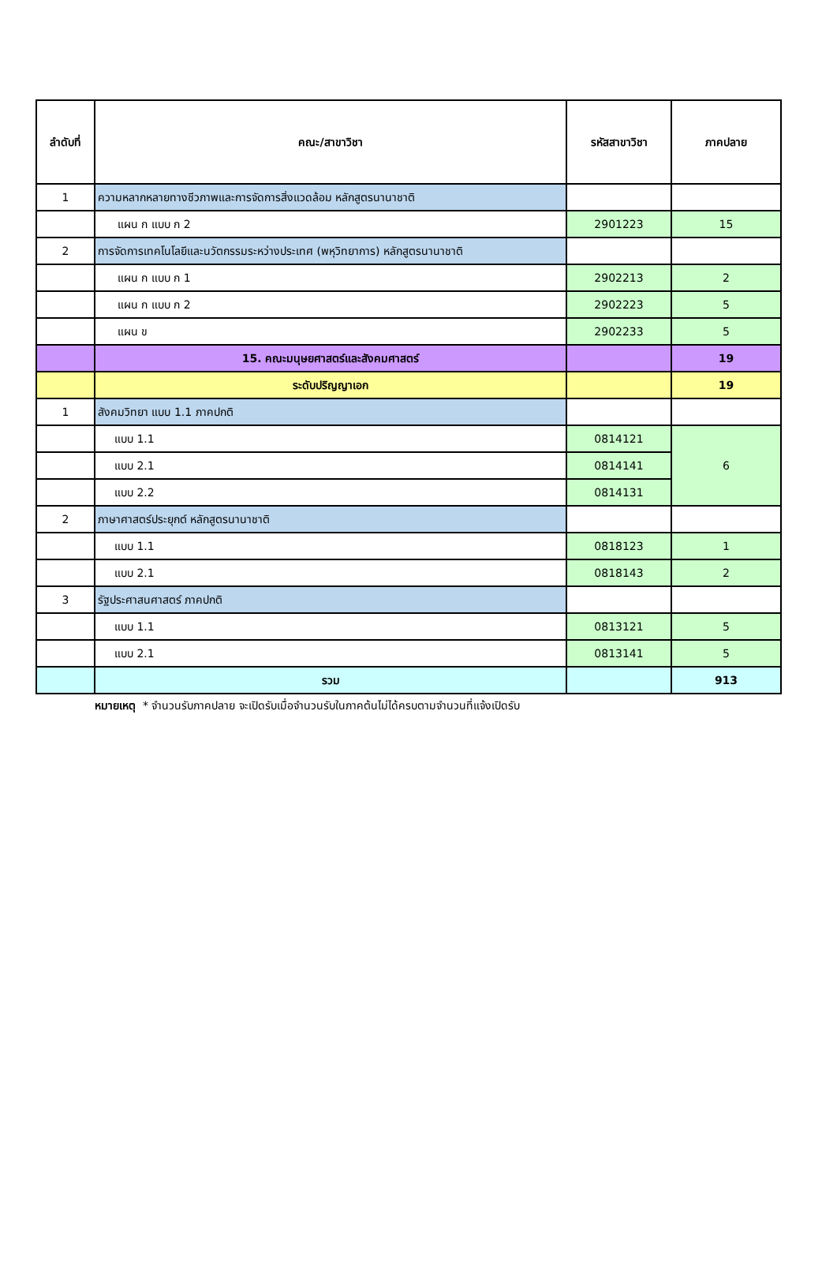| ลำดับที่ | คณะ/สาขาวิชา | รหัสสาขาวิชา | ภาคปลาย |
| --- | --- | --- | --- |
| 1 | ความหลากหลายทางชีวภาพและการจัดการสิ่งแวดล้อม หลักสูตรนานาชาติ | | |
| | แผน ก แบบ ก 2 | 2901223 | 15 |
| 2 | การจัดการเทคโนโลยีและนวัตกรรมระหว่างประเทศ (พหุวิทยาการ) หลักสูตรนานาชาติ | | |
| | แผน ก แบบ ก 1 | 2902213 | 2 |
| | แผน ก แบบ ก 2 | 2902223 | 5 |
| | แผน ข | 2902233 | 5 |
| | 15. คณะมนุษยศาสตร์และสังคมศาสตร์ | | 19 |
| | ระดับปริญญาเอก | | 19 |
| 1 | สังคมวิทยา แบบ 1.1 ภาคปกติ | | |
| | แบบ 1.1 | 0814121 | 6 |
| | แบบ 2.1 | 0814141 | |
| | แบบ 2.2 | 0814131 | |
| 2 | ภาษาศาสตร์ประยุกต์ หลักสูตรนานาชาติ | | |
| | แบบ 1.1 | 0818123 | 1 |
| | แบบ 2.1 | 0818143 | 2 |
| 3 | รัฐประศาสนศาสตร์ ภาคปกติ | | |
| | แบบ 1.1 | 0813121 | 5 |
| | แบบ 2.1 | 0813141 | 5 |
| | รวม | | 913 |
หมายเหตุ * จำนวนรับภาคปลาย จะเปิดรับเมื่อจำนวนรับในภาคต้นไม่ได้ครบตามจำนวนที่แจ้งเปิดรับ